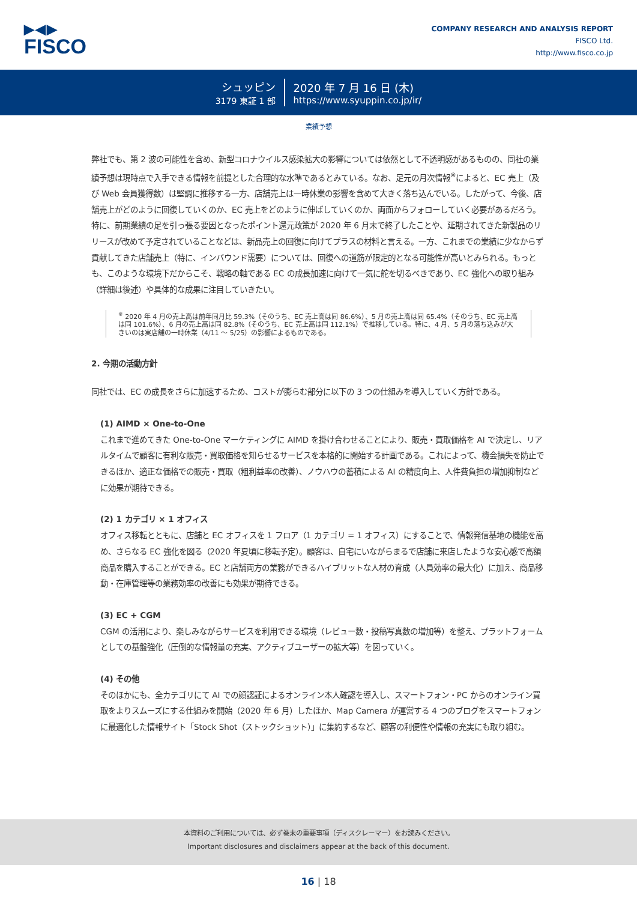▶◀▶
FISCO
COMPANY RESEARCH AND ANALYSIS REPORT
FISCO Ltd.
http://www.fisco.co.jp
シュッピン
3179 東証 1 部
2020 年 7 月 16 日 (木)
https://www.syuppin.co.jp/ir/
業績予想
弊社でも、第 2 波の可能性を含め、新型コロナウイルス感染拡大の影響については依然として不透明感があるものの、同社の業績予想は現時点で入手できる情報を前提とした合理的な水準であるとみている。なお、足元の月次情報<sup>※</sup>によると、EC 売上（及び Web 会員獲得数）は堅調に推移する一方、店舗売上は一時休業の影響を含めて大きく落ち込んでいる。したがって、今後、店舗売上がどのように回復していくのか、EC 売上をどのように伸ばしていくのか、両面からフォローしていく必要があるだろう。特に、前期業績の足を引っ張る要因となったポイント還元政策が 2020 年 6 月末で終了したことや、延期されてきた新製品のリリースが改めて予定されていることなどは、新品売上の回復に向けてプラスの材料と言える。一方、これまでの業績に少なからず貢献してきた店舗売上（特に、インバウンド需要）については、回復への道筋が限定的となる可能性が高いとみられる。もっとも、このような環境下だからこそ、戦略の軸である EC の成長加速に向けて一気に舵を切るべきであり、EC 強化への取り組み（詳細は後述）や具体的な成果に注目していきたい。
<sup>※</sup> 2020 年 4 月の売上高は前年同月比 59.3%（そのうち、EC 売上高は同 86.6%）、5 月の売上高は同 65.4%（そのうち、EC 売上高は同 101.6%）、6 月の売上高は同 82.8%（そのうち、EC 売上高は同 112.1%）で推移している。特に、4 月、5 月の落ち込みが大きいのは実店舗の一時休業（4/11 〜 5/25）の影響によるものである。
2. 今期の活動方針
同社では、EC の成長をさらに加速するため、コストが膨らむ部分に以下の 3 つの仕組みを導入していく方針である。
(1) AIMD × One-to-One
これまで進めてきた One-to-One マーケティングに AIMD を掛け合わせることにより、販売・買取価格を AI で決定し、リアルタイムで顧客に有利な販売・買取価格を知らせるサービスを本格的に開始する計画である。これによって、機会損失を防止できるほか、適正な価格での販売・買取（粗利益率の改善）、ノウハウの蓄積による AI の精度向上、人件費負担の増加抑制などに効果が期待できる。
(2) 1 カテゴリ × 1 オフィス
オフィス移転とともに、店舗と EC オフィスを 1 フロア（1 カテゴリ = 1 オフィス）にすることで、情報発信基地の機能を高め、さらなる EC 強化を図る（2020 年夏頃に移転予定）。顧客は、自宅にいながらまるで店舗に来店したような安心感で高額商品を購入することができる。EC と店舗両方の業務ができるハイブリットな人材の育成（人員効率の最大化）に加え、商品移動・在庫管理等の業務効率の改善にも効果が期待できる。
(3) EC + CGM
CGM の活用により、楽しみながらサービスを利用できる環境（レビュー数・投稿写真数の増加等）を整え、プラットフォームとしての基盤強化（圧倒的な情報量の充実、アクティブユーザーの拡大等）を図っていく。
(4) その他
そのほかにも、全カテゴリにて AI での顔認証によるオンライン本人確認を導入し、スマートフォン・PC からのオンライン買取をよりスムーズにする仕組みを開始（2020 年 6 月）したほか、Map Camera が運営する 4 つのブログをスマートフォンに最適化した情報サイト「Stock Shot（ストックショット）」に集約するなど、顧客の利便性や情報の充実にも取り組む。
本資料のご利用については、必ず巻末の重要事項（ディスクレーマー）をお読みください。
Important disclosures and disclaimers appear at the back of this document.
16 | 18